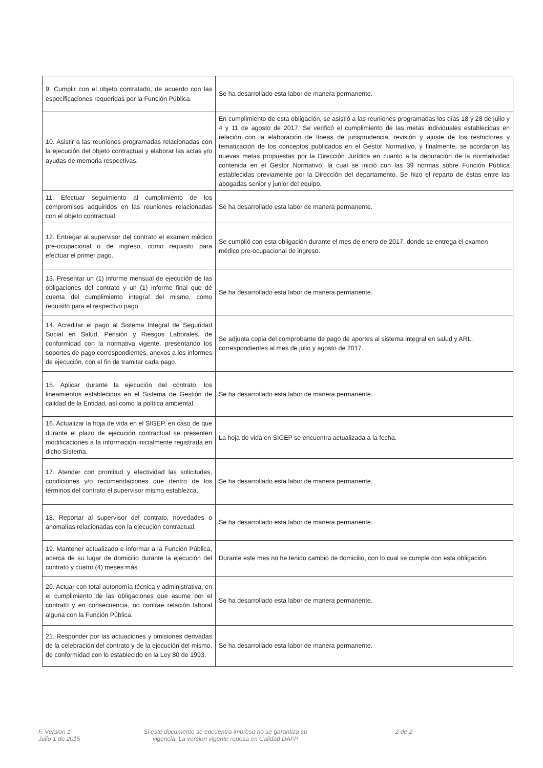| 9. Cumplir con el objeto contratado, de acuerdo con las especificaciones requeridas por la Función Pública. | Se ha desarrollado esta labor de manera permanente. |
| 10. Asistir a las reuniones programadas relacionadas con la ejecución del objeto contractual y elaborar las actas y/o ayudas de memoria respectivas. | En cumplimiento de esta obligación, se asistió a las reuniones programadas los días 18 y 28 de julio y 4 y 11 de agosto de 2017. Se verificó el cumplimiento de las metas individuales establecidas en relación con la elaboración de líneas de jurisprudencia, revisión y ajuste de los restrictores y tematización de los conceptos publicados en el Gestor Normativo, y finalmente, se acordaron las nuevas metas propuestas por la Dirección Jurídica en cuanto a la depuración de la normatividad contenida en el Gestor Normativo, la cual se inició con las 39 normas sobre Función Pública establecidas previamente por la Dirección del departamento. Se hizo el reparto de éstas entre las abogadas senior y junior del equipo. |
| 11. Efectuar seguimiento al cumplimiento de los compromisos adquiridos en las reuniones relacionadas con el objeto contractual. | Se ha desarrollado esta labor de manera permanente. |
| 12. Entregar al supervisor del contrato el examen médico pre-ocupacional o de ingreso, como requisito para efectuar el primer pago. | Se cumplió con esta obligación durante el mes de enero de 2017, donde se entrega el examen médico pre-ocupacional de ingreso. |
| 13. Presentar un (1) informe mensual de ejecución de las obligaciones del contrato y un (1) informe final que dé cuenta del cumplimiento integral del mismo, como requisito para el respectivo pago. | Se ha desarrollado esta labor de manera permanente. |
| 14. Acreditar el pago al Sistema Integral de Seguridad Social en Salud, Pensión y Riesgos Laborales, de conformidad con la normativa vigente, presentando los soportes de pago correspondientes, anexos a los informes de ejecución, con el fin de tramitar cada pago. | Se adjunta copia del comprobante de pago de aportes al sistema integral en salud y ARL, correspondientes al mes de julio y agosto de 2017. |
| 15. Aplicar durante la ejecución del contrato, los lineamientos establecidos en el Sistema de Gestión de calidad de la Entidad, así como la política ambiental. | Se ha desarrollado esta labor de manera permanente. |
| 16. Actualizar la hoja de vida en el SIGEP, en caso de que durante el plazo de ejecución contractual se presenten modificaciones a la información inicialmente registrada en dicho Sistema. | La hoja de vida en SIGEP se encuentra actualizada a la fecha. |
| 17. Atender con prontitud y efectividad las solicitudes, condiciones y/o recomendaciones que dentro de los términos del contrato el supervisor mismo establezca. | Se ha desarrollado esta labor de manera permanente. |
| 18. Reportar al supervisor del contrato, novedades o anomalías relacionadas con la ejecución contractual. | Se ha desarrollado esta labor de manera permanente. |
| 19. Mantener actualizado e informar a la Función Pública, acerca de su lugar de domicilio durante la ejecución del contrato y cuatro (4) meses más. | Durante este mes no he tenido cambio de domicilio, con lo cual se cumple con esta obligación. |
| 20. Actuar con total autonomía técnica y administrativa, en el cumplimiento de las obligaciones que asume por el contrato y en consecuencia, no contrae relación laboral alguna con la Función Pública. | Se ha desarrollado esta labor de manera permanente. |
| 21. Responder por las actuaciones y omisiones derivadas de la celebración del contrato y de la ejecución del mismo, de conformidad con lo establecido en la Ley 80 de 1993. | Se ha desarrollado esta labor de manera permanente. |
F. Version 1
Julio 1 de 2015
Si este documento se encuentra impreso no se garantiza su vigencia. La version vigente reposa en Calidad DAFP
2 de 2